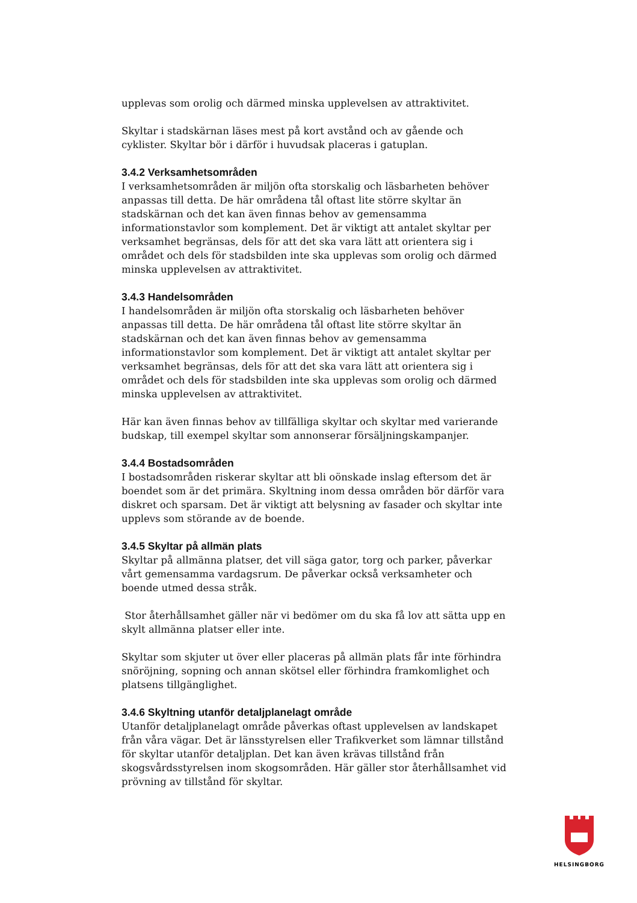upplevas som orolig och därmed minska upplevelsen av attraktivitet.
Skyltar i stadskärnan läses mest på kort avstånd och av gående och cyklister. Skyltar bör i därför i huvudsak placeras i gatuplan.
3.4.2 Verksamhetsområden
I verksamhetsområden är miljön ofta storskalig och läsbarheten behöver anpassas till detta. De här områdena tål oftast lite större skyltar än stadskärnan och det kan även finnas behov av gemensamma informationstavlor som komplement. Det är viktigt att antalet skyltar per verksamhet begränsas, dels för att det ska vara lätt att orientera sig i området och dels för stadsbilden inte ska upplevas som orolig och därmed minska upplevelsen av attraktivitet.
3.4.3 Handelsområden
I handelsområden är miljön ofta storskalig och läsbarheten behöver anpassas till detta. De här områdena tål oftast lite större skyltar än stadskärnan och det kan även finnas behov av gemensamma informationstavlor som komplement. Det är viktigt att antalet skyltar per verksamhet begränsas, dels för att det ska vara lätt att orientera sig i området och dels för stadsbilden inte ska upplevas som orolig och därmed minska upplevelsen av attraktivitet.
Här kan även finnas behov av tillfälliga skyltar och skyltar med varierande budskap, till exempel skyltar som annonserar försäljningskampanjer.
3.4.4 Bostadsområden
I bostadsområden riskerar skyltar att bli oönskade inslag eftersom det är boendet som är det primära. Skyltning inom dessa områden bör därför vara diskret och sparsam. Det är viktigt att belysning av fasader och skyltar inte upplevs som störande av de boende.
3.4.5 Skyltar på allmän plats
Skyltar på allmänna platser, det vill säga gator, torg och parker, påverkar vårt gemensamma vardagsrum. De påverkar också verksamheter och boende utmed dessa stråk.
Stor återhållsamhet gäller när vi bedömer om du ska få lov att sätta upp en skylt allmänna platser eller inte.
Skyltar som skjuter ut över eller placeras på allmän plats får inte förhindra snöröjning, sopning och annan skötsel eller förhindra framkomlighet och platsens tillgänglighet.
3.4.6 Skyltning utanför detaljplanelagt område
Utanför detaljplanelagt område påverkas oftast upplevelsen av landskapet från våra vägar. Det är länsstyrelsen eller Trafikverket som lämnar tillstånd för skyltar utanför detaljplan. Det kan även krävas tillstånd från skogsvårdsstyrelsen inom skogsområden. Här gäller stor återhållsamhet vid prövning av tillstånd för skyltar.
HELSINGBORG